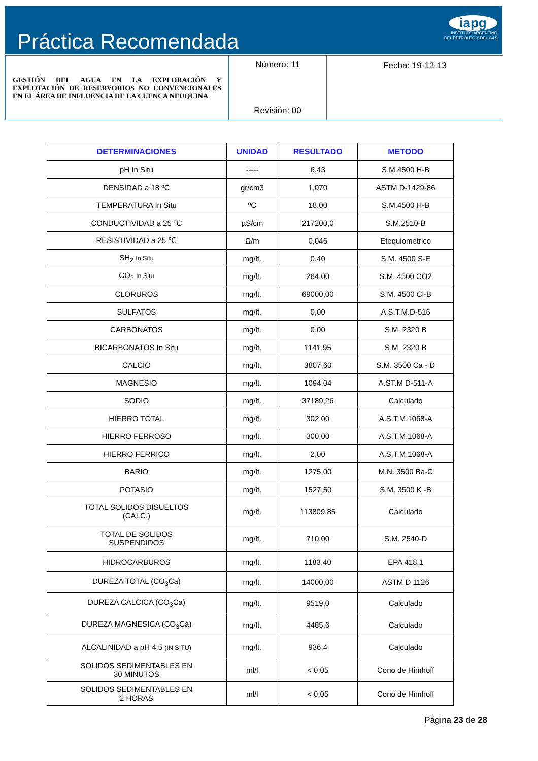Práctica Recomendada
iapg
INSTITUTO ARGENTINO
DEL PETROLEO Y DEL GAS
GESTIÓN DEL AGUA EN LA EXPLORACIÓN Y EXPLOTACIÓN DE RESERVORIOS NO CONVENCIONALES EN EL ÁREA DE INFLUENCIA DE LA CUENCA NEUQUINA
Número: 11
Revisión: 00
Fecha: 19-12-13
| DETERMINACIONES | UNIDAD | RESULTADO | METODO |
| --- | --- | --- | --- |
| pH In Situ | ----- | 6,43 | S.M.4500 H-B |
| DENSIDAD a 18 ºC | gr/cm3 | 1,070 | ASTM D-1429-86 |
| TEMPERATURA In Situ | ºC | 18,00 | S.M.4500 H-B |
| CONDUCTIVIDAD a 25 ºC | µS/cm | 217200,0 | S.M.2510-B |
| RESISTIVIDAD a 25 ℃ | Ω/m | 0,046 | Etequiometrico |
| SH<sub>2</sub> In Situ | mg/lt. | 0,40 | S.M. 4500 S-E |
| CO<sub>2</sub> In Situ | mg/lt. | 264,00 | S.M. 4500 CO2 |
| CLORUROS | mg/lt. | 69000,00 | S.M. 4500 Cl-B |
| SULFATOS | mg/lt. | 0,00 | A.S.T.M.D-516 |
| CARBONATOS | mg/lt. | 0,00 | S.M. 2320 B |
| BICARBONATOS In Situ | mg/lt. | 1141,95 | S.M. 2320 B |
| CALCIO | mg/lt. | 3807,60 | S.M. 3500 Ca - D |
| MAGNESIO | mg/lt. | 1094,04 | A.ST.M D-511-A |
| SODIO | mg/lt. | 37189,26 | Calculado |
| HIERRO TOTAL | mg/lt. | 302,00 | A.S.T.M.1068-A |
| HIERRO FERROSO | mg/lt. | 300,00 | A.S.T.M.1068-A |
| HIERRO FERRICO | mg/lt. | 2,00 | A.S.T.M.1068-A |
| BARIO | mg/lt. | 1275,00 | M.N. 3500 Ba-C |
| POTASIO | mg/lt. | 1527,50 | S.M. 3500 K -B |
| TOTAL SOLIDOS DISUELTOS (CALC.) | mg/lt. | 113809,85 | Calculado |
| TOTAL DE SOLIDOS SUSPENDIDOS | mg/lt. | 710,00 | S.M. 2540-D |
| HIDROCARBUROS | mg/lt. | 1183,40 | EPA 418.1 |
| DUREZA TOTAL (CO<sub>3</sub>Ca) | mg/lt. | 14000,00 | ASTM D 1126 |
| DUREZA CALCICA (CO<sub>3</sub>Ca) | mg/lt. | 9519,0 | Calculado |
| DUREZA MAGNESICA (CO<sub>3</sub>Ca) | mg/lt. | 4485,6 | Calculado |
| ALCALINIDAD a pH 4.5 (IN SITU) | mg/lt. | 936,4 | Calculado |
| SOLIDOS SEDIMENTABLES EN 30 MINUTOS | ml/l | < 0,05 | Cono de Himhoff |
| SOLIDOS SEDIMENTABLES EN 2 HORAS | ml/l | < 0,05 | Cono de Himhoff |
Página 23 de 28